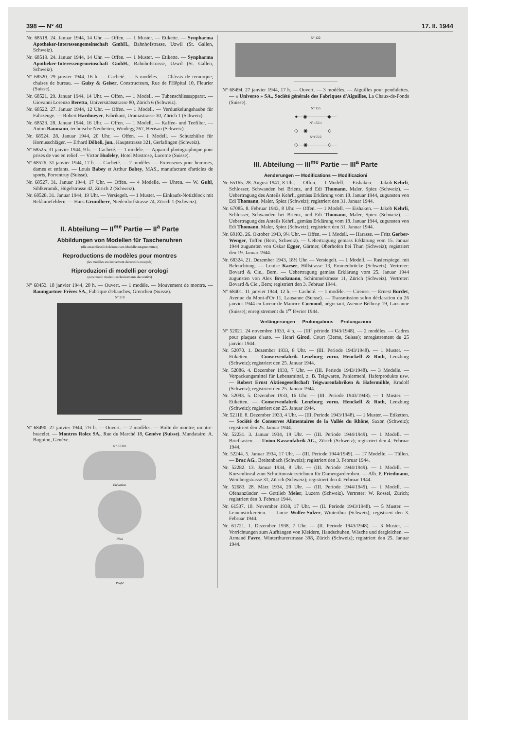398 — N° 40 17. II. 1944
Nr. 68518. 24. Januar 1944, 14 Uhr. — Offen. — 1 Muster. — Etikette. — Synpharma Apotheker-Interessengemeinschaft GmbH., Bahnhofstrasse, Uzwil (St. Gallen, Schweiz).
Nr. 68519. 24. Januar 1944, 14 Uhr. — Offen. — 1 Muster. — Etikette. — Synpharma Apotheker-Interessengemeinschaft GmbH., Bahnhofstrasse, Uzwil (St. Gallen, Schweiz).
N° 68520. 29 janvier 1944, 16 h. — Cacheté. — 5 modèles. — Châssis de remorque; chaises de bureau. — Guisy & Geiser, Constructeurs, Rue de l'Hôpital 10, Fleurier (Suisse).
Nr. 68521. 29. Januar 1944, 14 Uhr. — Offen. — 1 Modell. — Tubenschliessapparat. — Giovanni Lorenzo Beretta, Universitätsstrasse 80, Zürich 6 (Schweiz).
Nr. 68522. 27. Januar 1944, 12 Uhr. — Offen. — 1 Modell. — Verdunkelungshaube für Fahrzeuge. — Robert Hardmeyer, Fabrikant, Uraniastrasse 30, Zürich 1 (Schweiz).
Nr. 68523. 28. Januar 1944, 16 Uhr. — Offen. — 1 Modell. — Kaffee- und Teefilter. — Anton Baumann, technische Neuheiten, Windegg 267, Herisau (Schweiz).
Nr. 68524. 28. Januar 1944, 20 Uhr. — Offen. — 1 Modell. — Schutzhülse für Hornusschläger. — Erhard Döbeli, jun., Hauptstrasse 321, Gerlafingen (Schweiz).
N° 68525. 31 janvier 1944, 9 h. — Cacheté. — 1 modèle. — Appareil photographique pour prises de vue en relief. — Victor Hudeley, Hotel Mostrose, Lucerne (Suisse).
N° 68526. 31 janvier 1944, 17 h. — Cacheté. — 2 modèles. — Extenseurs pour hommes, dames et enfants. — Louis Babey et Arthur Babey, MAS., manufacture d'articles de sports, Porrentruy (Suisse).
Nr. 68527. 31. Januar 1944, 17 Uhr. — Offen. — 4 Modelle. — Uhren. — W. Guhl, Sihlkeramik, Hügelstrasse 42, Zürich 2 (Schweiz).
Nr. 68528. 31. Januar 1944, 19 Uhr. — Versiegelt. — 1 Muster. — Einkaufs-Notizblock mit Reklamefeldern. — Hans Grundherr, Niederdorfstrasse 74, Zürich 1 (Schweiz).
II. Abteilung — II<sup>me</sup> Partie — II<sup>a</sup> Parte
Abbildungen von Modellen für Taschenuhren
(die ausschliesslich dekorativen Modelle ausgenommen)
Reproductions de modèles pour montres
(les modèles exclusivement décoratifs exceptés)
Riproduzioni di modelli per orologi
(eccettuati i modelli esclusivamente decorativi)
N° 68453. 18 janvier 1944, 20 h. — Ouvert. — 1 modèle. — Mouvement de montre. — Baumgartner Frères SA., Fabrique d'ebauches, Grenchen (Suisse).
N° 219
N° 68490. 27 janvier 1944, 7½ h. — Ouvert. — 2 modèles. — Boîte de montre; montre-bracelet. — Montres Rolex SA., Rue du Marché 18, Genève (Suisse). Mandataire: A. Bugnion, Genève.
N° 67318
Elévation
Plan
Profil
N° 122
N° 68494. 27 janvier 1944, 17 h. — Ouvert. — 3 modèles. — Aiguilles pour pendulettes. — « Universo » SA., Société générale des Fabriques d'Aiguilles, La Chaux-de-Fonds (Suisse).
N° 155
●—◉————◆—
N° 155/1
◇—◉————◇—
N°155/2
◇—◉————◇—
III. Abteilung — III<sup>me</sup> Partie — III<sup>a</sup> Parte
Aenderungen — Modifications — Modificazioni
Nr. 65165. 28. August 1941, 8 Uhr. — Offen. — 1 Modell. — Eishaken. — Jakob Kehrli, Schlosser, Schwanden bei Brienz, und Edi Thomann, Maler, Spiez (Schweiz). — Uebertragung des Anteils Kehrli, gemäss Erklärung vom 18. Januar 1944, zugunsten von Edi Thomann, Maler, Spiez (Schweiz); registriert den 31. Januar 1944.
Nr. 67085. 8. Februar 1943, 8 Uhr. — Offen. — 1 Modell. — Eishaken. — Jakob Kehrli, Schlosser, Schwanden bei Brienz, und Edi Thomann, Maler, Spiez (Schweiz). — Uebertragung des Anteils Kehrli, gemäss Erklärung vom 18. Januar 1944, zugunsten von Edi Thomann, Maler, Spiez (Schweiz); registriert den 31. Januar 1944.
Nr. 68103. 26. Oktober 1943, 9¼ Uhr. — Offen. — 1 Modell. — Harasse. — Fritz Gerber-Wenger, Toffen (Bern, Schweiz). — Uebertragung gemäss Erklärung vom 15. Januar 1944 zugunsten von Oskar Egger, Gärtner, Oberhofen bei Thun (Schweiz); registriert den 19. Januar 1944.
Nr. 68324. 21. Dezember 1943, 18½ Uhr. — Versiegelt. — 1 Modell. — Rasierspiegel mit Beleuchtung. — Louise Kaeser, Hillstrasse 13, Emmenbrücke (Schweiz). Vertreter: Bovard & Cie., Bern. — Uebertragung gemäss Erklärung vom 25. Januar 1944 zugunsten von Alex Bruckmann, Schimmelstrasse 11, Zürich (Schweiz). Vertreter: Bovard & Cie., Bern; registriert den 3. Februar 1944.
N° 68401. 11 janvier 1944, 12 h. — Cacheté. — 1 modèle. — Cireuse. — Ernest Burdet, Avenue du Mont-d'Or 11, Lausanne (Suisse). — Transmission selon déclaration du 26 janvier 1944 en faveur de Maurice Cuenoud, négociant, Avenue Béthusy 19, Lausanne (Suisse); enregistrement du 1<sup>er</sup> février 1944.
Verlängerungen — Prolongations — Prolungazioni
N° 52021. 24 novembre 1933, 4 h. — (III<sup>e</sup> période 1943/1948). — 2 modèles. — Cadres pour plaques d'auto. — Henri Girod, Court (Berne, Suisse); enregistrement du 25 janvier 1944.
Nr. 52070. 1. Dezember 1933, 8 Uhr. — (III. Periode 1943/1948). — 1 Muster. — Etiketten. — Conservenfabrik Lenzburg vorm. Henckell & Roth, Lenzburg (Schweiz); registriert den 25. Januar 1944.
Nr. 52086. 4. Dezember 1933, 7 Uhr. — (III. Periode 1943/1948). — 3 Modelle. — Verpackungsmittel für Lebensmittel, z. B. Teigwaren, Paniermehl, Haferprodukte usw. — Robert Ernst Aktiengesellschaft Teigwarenfabriken & Hafermühle, Kradolf (Schweiz); registriert den 25. Januar 1944.
Nr. 52093. 5. Dezember 1933, 16 Uhr. — (III. Periode 1943/1948). — 1 Muster. — Etiketten. — Conservenfabrik Lenzburg vorm. Henckell & Roth, Lenzburg (Schweiz); registriert den 25. Januar 1944.
Nr. 52116. 8. Dezember 1933, 4 Uhr. — (III. Periode 1943/1948). — 1 Muster. — Etiketten. — Société de Conserves Alimentaires de la Vallée du Rhône, Saxon (Schweiz); registriert den 25. Januar 1944.
Nr. 52231. 3. Januar 1934, 19 Uhr. — (III. Periode 1944/1949). — 1 Modell. — Briefkasten. — Union-Kassenfabrik AG., Zürich (Schweiz); registriert den 4. Februar 1944.
Nr. 52244. 5. Januar 1934, 17 Uhr. — (III. Periode 1944/1949). — 17 Modelle. — Tüllen. — Brac AG., Breitenbach (Schweiz); registriert den 3. Februar 1944.
Nr. 52282. 13. Januar 1934, 8 Uhr. — (III. Periode 1944/1949). — 1 Modell. — Kurvenlineal zum Schnittmusterzeichnen für Damengarderoben. — Alb. P. Friedmann, Weinbergstrasse 31, Zürich (Schweiz); registriert den 4. Februar 1944.
Nr. 52683. 28. März 1934, 20 Uhr. — (III. Periode 1944/1949). — 1 Modell. — Ofenanzünder. — Gottlieb Meier, Luzern (Schweiz). Vertreter: W. Rossel, Zürich; registriert den 3. Februar 1944.
Nr. 61537. 10. November 1938, 17 Uhr. — (II. Periode 1943/1948). — 5 Muster. — Leinenstickereien. — Lucie Wolfer-Sulzer, Winterthur (Schweiz); registriert den 3. Februar 1944.
Nr. 61721. 1. Dezember 1938, 7 Uhr. — (II. Periode 1943/1948). — 3 Muster. — Vorrichtungen zum Aufhängen von Kleidern, Handschuhen, Wäsche und dergleichen. — Armand Favre, Winterthurerstrasse 398, Zürich (Schweiz); registriert den 25. Januar 1944.